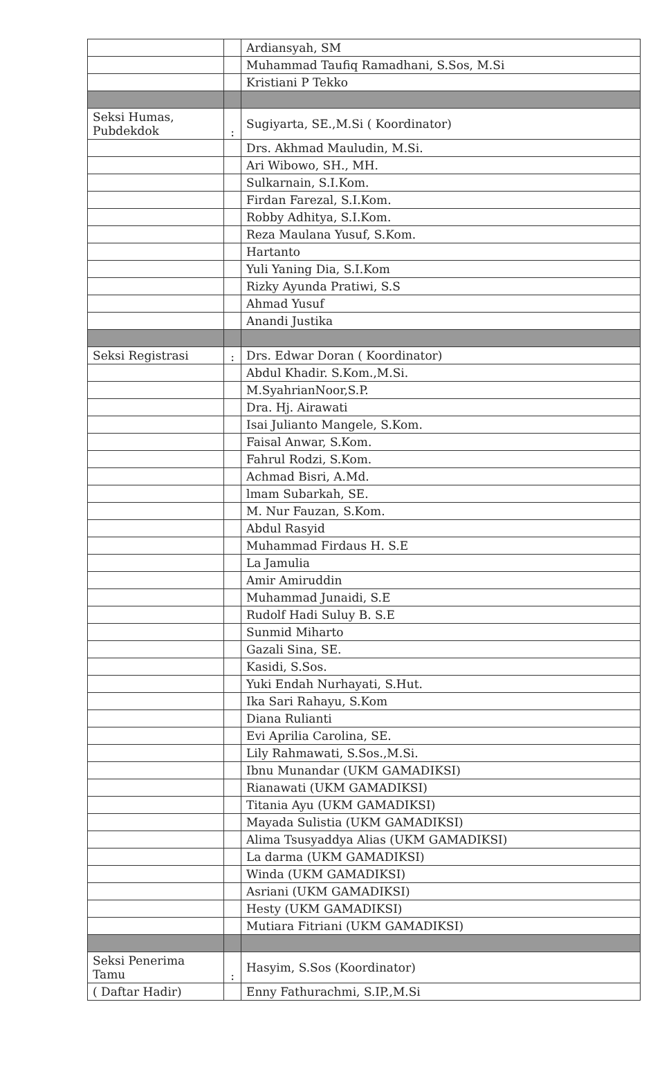| | | Ardiansyah, SM |
| | | Muhammad Taufiq Ramadhani, S.Sos, M.Si |
| | | Kristiani P Tekko |
| Seksi Humas, Pubdekdok | : | Sugiyarta, SE.,M.Si ( Koordinator) |
| | | Drs. Akhmad Mauludin, M.Si. |
| | | Ari Wibowo, SH., MH. |
| | | Sulkarnain, S.I.Kom. |
| | | Firdan Farezal, S.I.Kom. |
| | | Robby Adhitya, S.I.Kom. |
| | | Reza Maulana Yusuf, S.Kom. |
| | | Hartanto |
| | | Yuli Yaning Dia, S.I.Kom |
| | | Rizky Ayunda Pratiwi, S.S |
| | | Ahmad Yusuf |
| | | Anandi Justika |
| Seksi Registrasi | : | Drs. Edwar Doran ( Koordinator) |
| | | Abdul Khadir. S.Kom.,M.Si. |
| | | M.SyahrianNoor,S.P. |
| | | Dra. Hj. Airawati |
| | | Isai Julianto Mangele, S.Kom. |
| | | Faisal Anwar, S.Kom. |
| | | Fahrul Rodzi, S.Kom. |
| | | Achmad Bisri, A.Md. |
| | | lmam Subarkah, SE. |
| | | M. Nur Fauzan, S.Kom. |
| | | Abdul Rasyid |
| | | Muhammad Firdaus H. S.E |
| | | La Jamulia |
| | | Amir Amiruddin |
| | | Muhammad Junaidi, S.E |
| | | Rudolf Hadi Suluy B. S.E |
| | | Sunmid Miharto |
| | | Gazali Sina, SE. |
| | | Kasidi, S.Sos. |
| | | Yuki Endah Nurhayati, S.Hut. |
| | | Ika Sari Rahayu, S.Kom |
| | | Diana Rulianti |
| | | Evi Aprilia Carolina, SE. |
| | | Lily Rahmawati, S.Sos.,M.Si. |
| | | Ibnu Munandar (UKM GAMADIKSI) |
| | | Rianawati (UKM GAMADIKSI) |
| | | Titania Ayu (UKM GAMADIKSI) |
| | | Mayada Sulistia (UKM GAMADIKSI) |
| | | Alima Tsusyaddya Alias (UKM GAMADIKSI) |
| | | La darma (UKM GAMADIKSI) |
| | | Winda (UKM GAMADIKSI) |
| | | Asriani (UKM GAMADIKSI) |
| | | Hesty (UKM GAMADIKSI) |
| | | Mutiara Fitriani (UKM GAMADIKSI) |
| Seksi Penerima Tamu | : | Hasyim, S.Sos (Koordinator) |
| ( Daftar Hadir) | | Enny Fathurachmi, S.IP.,M.Si |